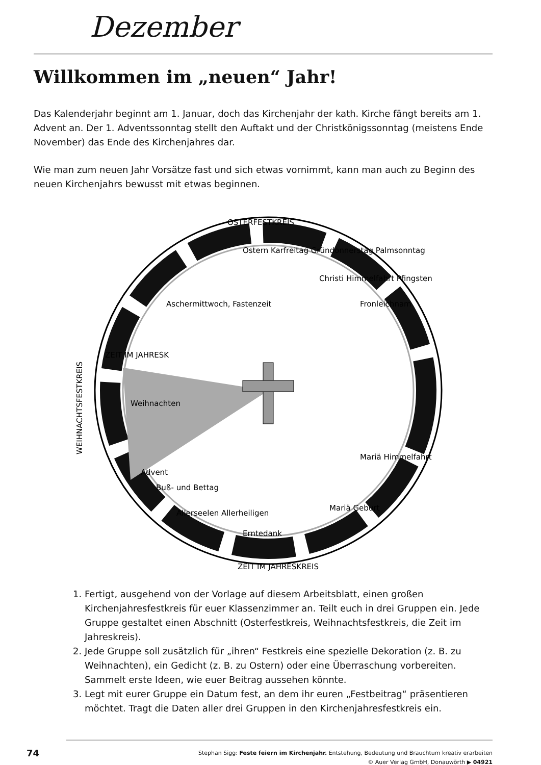Dezember
Willkommen im „neuen“ Jahr!
Das Kalenderjahr beginnt am 1. Januar, doch das Kirchenjahr der kath. Kirche fängt bereits am 1. Advent an. Der 1. Adventssonntag stellt den Auftakt und der Christkönigssonntag (meistens Ende November) das Ende des Kirchenjahres dar.
Wie man zum neuen Jahr Vorsätze fast und sich etwas vornimmt, kann man auch zu Beginn des neuen Kirchenjahrs bewusst mit etwas beginnen.
OSTERFESTKREIS
WEIHNACHTSFESTKREIS
ZEIT IM JAHRESK
ZEIT IM JAHRESKREIS
Ostern Karfreitag Gründonnerstag Palmsonntag
Aschermittwoch, Fastenzeit
Christi Himmelfahrt Pfingsten
Fronleichnam
Weihnachten
Advent
Buß- und Bettag
Allerseelen Allerheiligen
Erntedank
Mariä Geburt
Mariä Himmelfahrt
1. Fertigt, ausgehend von der Vorlage auf diesem Arbeitsblatt, einen großen Kirchenjahresfestkreis für euer Klassenzimmer an. Teilt euch in drei Gruppen ein. Jede Gruppe gestaltet einen Abschnitt (Osterfestkreis, Weihnachtsfestkreis, die Zeit im Jahreskreis).
2. Jede Gruppe soll zusätzlich für „ihren“ Festkreis eine spezielle Dekoration (z. B. zu Weihnachten), ein Gedicht (z. B. zu Ostern) oder eine Überraschung vorbereiten. Sammelt erste Ideen, wie euer Beitrag aussehen könnte.
3. Legt mit eurer Gruppe ein Datum fest, an dem ihr euren „Festbeitrag“ präsentieren möchtet. Tragt die Daten aller drei Gruppen in den Kirchenjahresfestkreis ein.
74
Stephan Sigg: Feste feiern im Kirchenjahr. Entstehung, Bedeutung und Brauchtum kreativ erarbeiten
© Auer Verlag GmbH, Donauwörth ▶ 04921